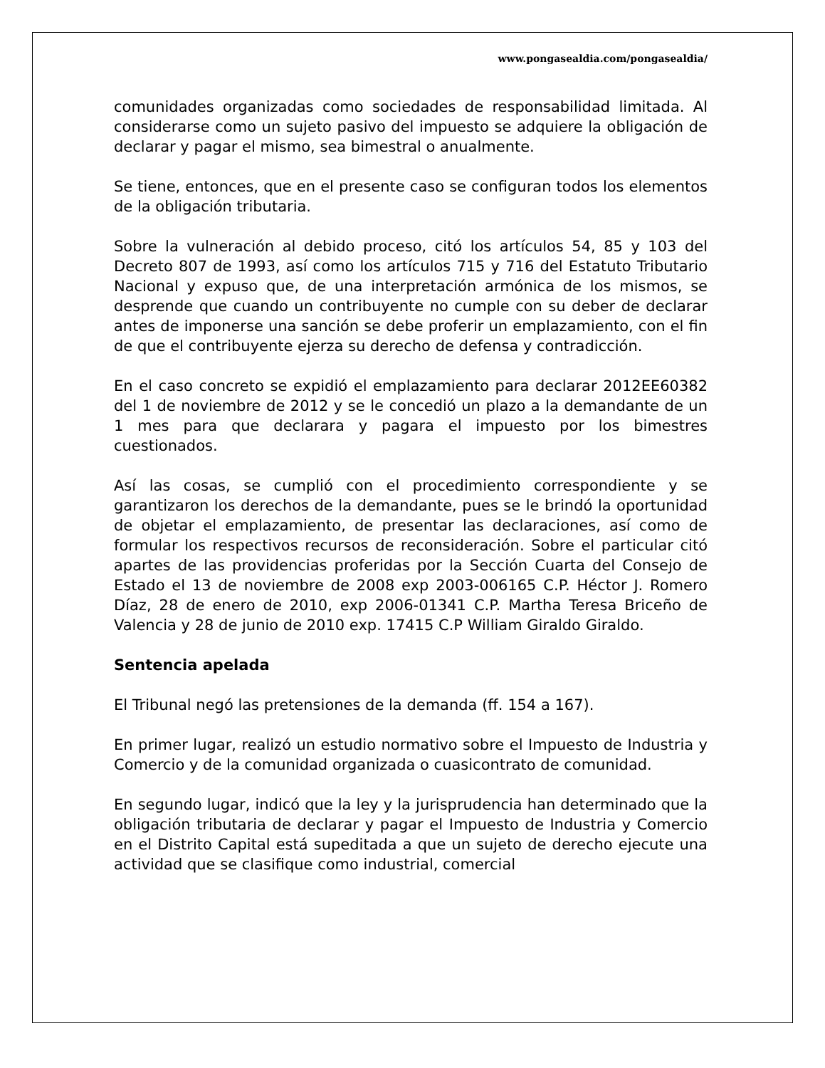www.pongasealdia.com/pongasealdia/
comunidades organizadas como sociedades de responsabilidad limitada. Al considerarse como un sujeto pasivo del impuesto se adquiere la obligación de declarar y pagar el mismo, sea bimestral o anualmente.
Se tiene, entonces, que en el presente caso se configuran todos los elementos de la obligación tributaria.
Sobre la vulneración al debido proceso, citó los artículos 54, 85 y 103 del Decreto 807 de 1993, así como los artículos 715 y 716 del Estatuto Tributario Nacional y expuso que, de una interpretación armónica de los mismos, se desprende que cuando un contribuyente no cumple con su deber de declarar antes de imponerse una sanción se debe proferir un emplazamiento, con el fin de que el contribuyente ejerza su derecho de defensa y contradicción.
En el caso concreto se expidió el emplazamiento para declarar 2012EE60382 del 1 de noviembre de 2012 y se le concedió un plazo a la demandante de un 1 mes para que declarara y pagara el impuesto por los bimestres cuestionados.
Así las cosas, se cumplió con el procedimiento correspondiente y se garantizaron los derechos de la demandante, pues se le brindó la oportunidad de objetar el emplazamiento, de presentar las declaraciones, así como de formular los respectivos recursos de reconsideración. Sobre el particular citó apartes de las providencias proferidas por la Sección Cuarta del Consejo de Estado el 13 de noviembre de 2008 exp 2003-006165 C.P. Héctor J. Romero Díaz, 28 de enero de 2010, exp 2006-01341 C.P. Martha Teresa Briceño de Valencia y 28 de junio de 2010 exp. 17415 C.P William Giraldo Giraldo.
Sentencia apelada
El Tribunal negó las pretensiones de la demanda (ff. 154 a 167).
En primer lugar, realizó un estudio normativo sobre el Impuesto de Industria y Comercio y de la comunidad organizada o cuasicontrato de comunidad.
En segundo lugar, indicó que la ley y la jurisprudencia han determinado que la obligación tributaria de declarar y pagar el Impuesto de Industria y Comercio en el Distrito Capital está supeditada a que un sujeto de derecho ejecute una actividad que se clasifique como industrial, comercial